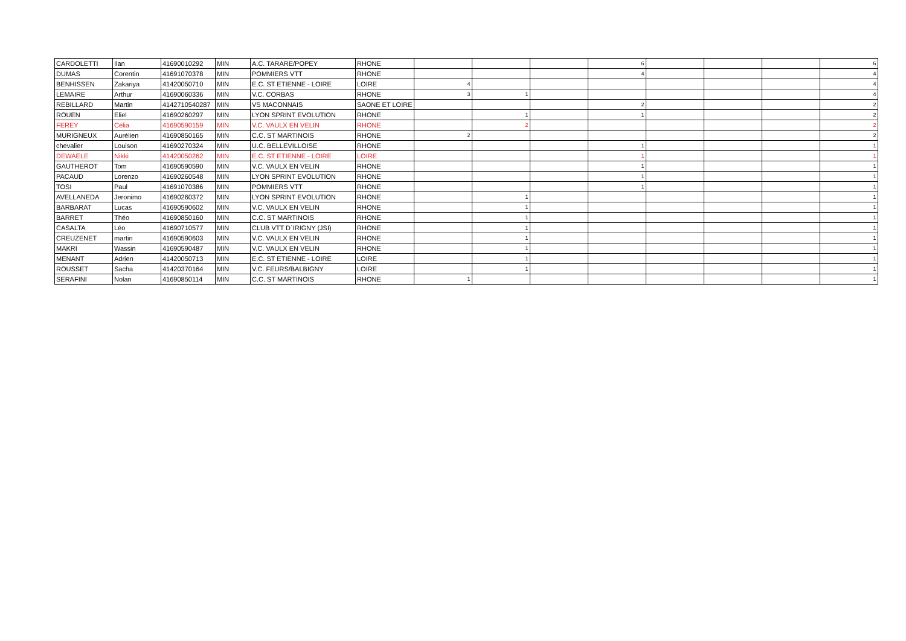| CARDOLETTI | Ilan | 41690010292 | MIN | A.C. TARARE/POPEY | RHONE | | | | 6 | | | | 6 |
| DUMAS | Corentin | 41691070378 | MIN | POMMIERS VTT | RHONE | | | | 4 | | | | 4 |
| BENHISSEN | Zakariya | 41420050710 | MIN | E.C. ST ETIENNE - LOIRE | LOIRE | 4 | | | | | | | 4 |
| LEMAIRE | Arthur | 41690060336 | MIN | V.C. CORBAS | RHONE | 3 | 1 | | | | | | 4 |
| REBILLARD | Martin | 4142710540287 | MIN | VS MACONNAIS | SAONE ET LOIRE | | | | 2 | | | | 2 |
| ROUEN | Eliel | 41690260297 | MIN | LYON SPRINT EVOLUTION | RHONE | | 1 | | 1 | | | | 2 |
| FEREY | Célia | 41690590159 | MIN | V.C. VAULX EN VELIN | RHONE | | 2 | | | | | | 2 |
| MURIGNEUX | Aurélien | 41690850165 | MIN | C.C. ST MARTINOIS | RHONE | 2 | | | | | | | 2 |
| chevalier | Louison | 41690270324 | MIN | U.C. BELLEVILLOISE | RHONE | | | | 1 | | | | 1 |
| DEWAELE | Nikki | 41420050262 | MIN | E.C. ST ETIENNE - LOIRE | LOIRE | | | | 1 | | | | 1 |
| GAUTHEROT | Tom | 41690590590 | MIN | V.C. VAULX EN VELIN | RHONE | | | | 1 | | | | 1 |
| PACAUD | Lorenzo | 41690260548 | MIN | LYON SPRINT EVOLUTION | RHONE | | | | 1 | | | | 1 |
| TOSI | Paul | 41691070386 | MIN | POMMIERS VTT | RHONE | | | | 1 | | | | 1 |
| AVELLANEDA | Jeronimo | 41690260372 | MIN | LYON SPRINT EVOLUTION | RHONE | | 1 | | | | | | 1 |
| BARBARAT | Lucas | 41690590602 | MIN | V.C. VAULX EN VELIN | RHONE | | 1 | | | | | | 1 |
| BARRET | Théo | 41690850160 | MIN | C.C. ST MARTINOIS | RHONE | | 1 | | | | | | 1 |
| CASALTA | Léo | 41690710577 | MIN | CLUB VTT D`IRIGNY (JSI) | RHONE | | 1 | | | | | | 1 |
| CREUZENET | martin | 41690590603 | MIN | V.C. VAULX EN VELIN | RHONE | | 1 | | | | | | 1 |
| MAKRI | Wassin | 41690590487 | MIN | V.C. VAULX EN VELIN | RHONE | | 1 | | | | | | 1 |
| MENANT | Adrien | 41420050713 | MIN | E.C. ST ETIENNE - LOIRE | LOIRE | | 1 | | | | | | 1 |
| ROUSSET | Sacha | 41420370164 | MIN | V.C. FEURS/BALBIGNY | LOIRE | | 1 | | | | | | 1 |
| SERAFINI | Nolan | 41690850114 | MIN | C.C. ST MARTINOIS | RHONE | 1 | | | | | | | 1 |